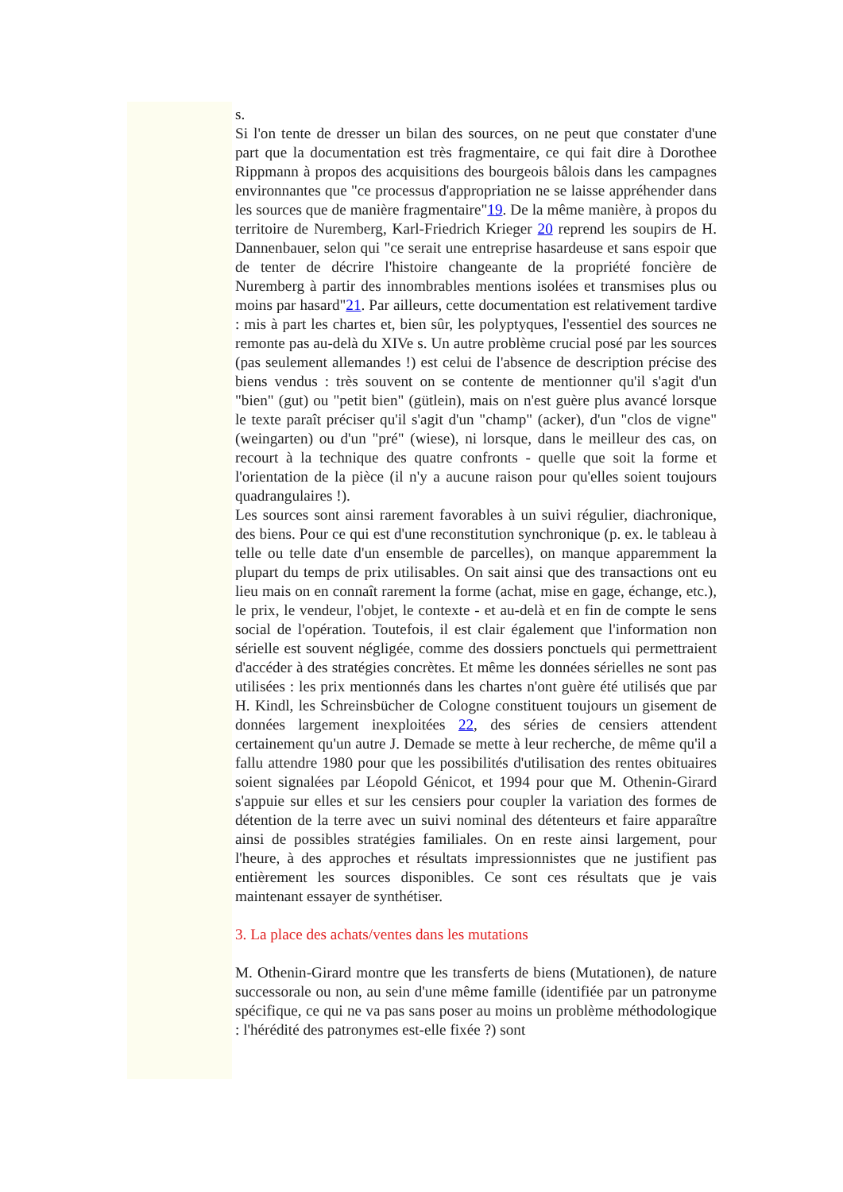s.
Si l'on tente de dresser un bilan des sources, on ne peut que constater d'une part que la documentation est très fragmentaire, ce qui fait dire à Dorothee Rippmann à propos des acquisitions des bourgeois bâlois dans les campagnes environnantes que "ce processus d'appropriation ne se laisse appréhender dans les sources que de manière fragmentaire"19. De la même manière, à propos du territoire de Nuremberg, Karl-Friedrich Krieger 20 reprend les soupirs de H. Dannenbauer, selon qui "ce serait une entreprise hasardeuse et sans espoir que de tenter de décrire l'histoire changeante de la propriété foncière de Nuremberg à partir des innombrables mentions isolées et transmises plus ou moins par hasard"21. Par ailleurs, cette documentation est relativement tardive : mis à part les chartes et, bien sûr, les polyptyques, l'essentiel des sources ne remonte pas au-delà du XIVe s. Un autre problème crucial posé par les sources (pas seulement allemandes !) est celui de l'absence de description précise des biens vendus : très souvent on se contente de mentionner qu'il s'agit d'un "bien" (gut) ou "petit bien" (gütlein), mais on n'est guère plus avancé lorsque le texte paraît préciser qu'il s'agit d'un "champ" (acker), d'un "clos de vigne" (weingarten) ou d'un "pré" (wiese), ni lorsque, dans le meilleur des cas, on recourt à la technique des quatre confronts - quelle que soit la forme et l'orientation de la pièce (il n'y a aucune raison pour qu'elles soient toujours quadrangulaires !).
Les sources sont ainsi rarement favorables à un suivi régulier, diachronique, des biens. Pour ce qui est d'une reconstitution synchronique (p. ex. le tableau à telle ou telle date d'un ensemble de parcelles), on manque apparemment la plupart du temps de prix utilisables. On sait ainsi que des transactions ont eu lieu mais on en connaît rarement la forme (achat, mise en gage, échange, etc.), le prix, le vendeur, l'objet, le contexte - et au-delà et en fin de compte le sens social de l'opération. Toutefois, il est clair également que l'information non sérielle est souvent négligée, comme des dossiers ponctuels qui permettraient d'accéder à des stratégies concrètes. Et même les données sérielles ne sont pas utilisées : les prix mentionnés dans les chartes n'ont guère été utilisés que par H. Kindl, les Schreinsbücher de Cologne constituent toujours un gisement de données largement inexploitées 22, des séries de censiers attendent certainement qu'un autre J. Demade se mette à leur recherche, de même qu'il a fallu attendre 1980 pour que les possibilités d'utilisation des rentes obituaires soient signalées par Léopold Génicot, et 1994 pour que M. Othenin-Girard s'appuie sur elles et sur les censiers pour coupler la variation des formes de détention de la terre avec un suivi nominal des détenteurs et faire apparaître ainsi de possibles stratégies familiales. On en reste ainsi largement, pour l'heure, à des approches et résultats impressionnistes que ne justifient pas entièrement les sources disponibles. Ce sont ces résultats que je vais maintenant essayer de synthétiser.
3. La place des achats/ventes dans les mutations
M. Othenin-Girard montre que les transferts de biens (Mutationen), de nature successorale ou non, au sein d'une même famille (identifiée par un patronyme spécifique, ce qui ne va pas sans poser au moins un problème méthodologique : l'hérédité des patronymes est-elle fixée ?) sont